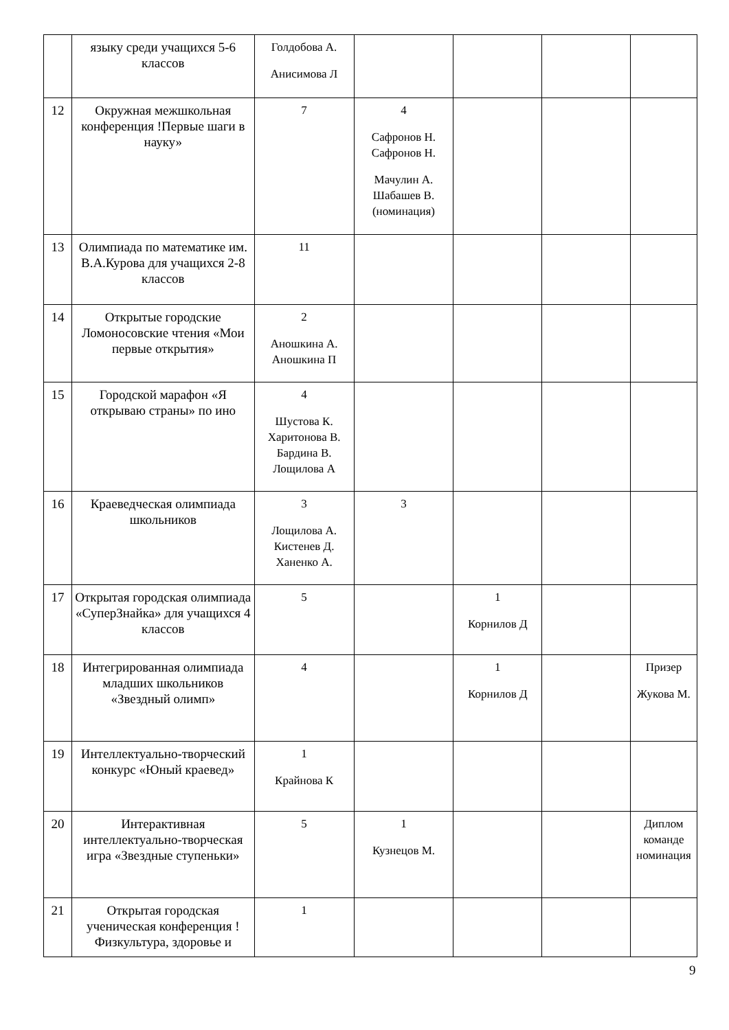| | языку среди учащихся 5-6 классов | Голдобова А. Анисимова Л | | | | |
| 12 | Окружная межшкольная конференция !Первые шаги в науку» | 7 | 4 Сафронов Н. Сафронов Н. Мачулин А. Шабашев В. (номинация) | | | |
| 13 | Олимпиада по математике им. В.А.Курова для учащихся 2-8 классов | 11 | | | | |
| 14 | Открытые городские Ломоносовские чтения «Мои первые открытия» | 2 Аношкина А. Аношкина П | | | | |
| 15 | Городской марафон «Я открываю страны» по ино | 4 Шустова К. Харитонова В. Бардина В. Лощилова А | | | | |
| 16 | Краеведческая олимпиада школьников | 3 Лощилова А. Кистенев Д. Ханенко А. | 3 | | | |
| 17 | Открытая городская олимпиада «СуперЗнайка» для учащихся 4 классов | 5 | | 1 Корнилов Д | | |
| 18 | Интегрированная олимпиада младших школьников «Звездный олимп» | 4 | | 1 Корнилов Д | | Призер Жукова М. |
| 19 | Интеллектуально-творческий конкурс «Юный краевед» | 1 Крайнова К | | | | |
| 20 | Интерактивная интеллектуально-творческая игра «Звездные ступеньки» | 5 | 1 Кузнецов М. | | | Диплом команде номинация |
| 21 | Открытая городская ученическая конференция !Физкультура, здоровье и | 1 | | | | |
9